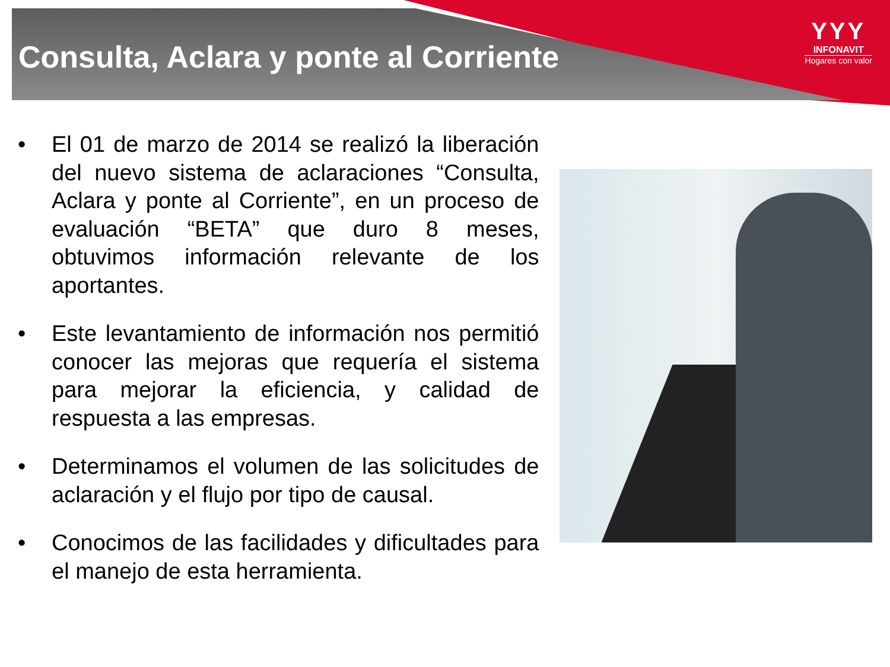Consulta, Aclara y ponte al Corriente
YYY
INFONAVIT
Hogares con valor
• El 01 de marzo de 2014 se realizó la liberación del nuevo sistema de aclaraciones “Consulta, Aclara y ponte al Corriente”, en un proceso de evaluación “BETA” que duro 8 meses, obtuvimos información relevante de los aportantes.
• Este levantamiento de información nos permitió conocer las mejoras que requería el sistema para mejorar la eficiencia, y calidad de respuesta a las empresas.
• Determinamos el volumen de las solicitudes de aclaración y el flujo por tipo de causal.
• Conocimos de las facilidades y dificultades para el manejo de esta herramienta.